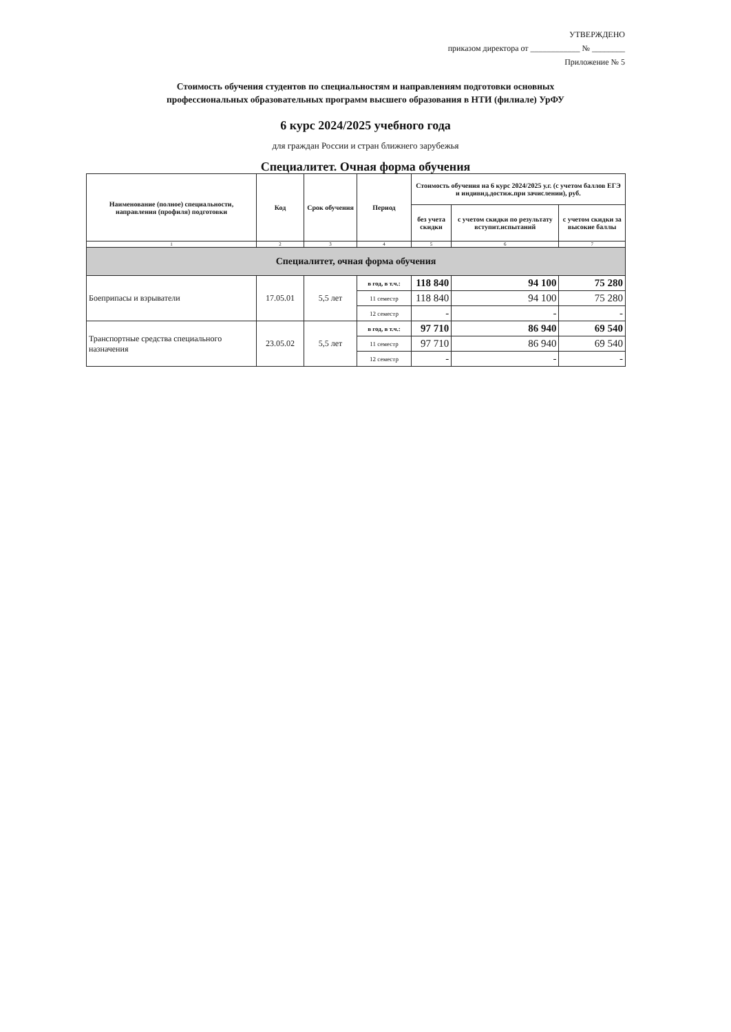УТВЕРЖДЕНО
приказом директора от ____________ № ________
Приложение № 5
Стоимость обучения студентов по специальностям и направлениям подготовки основных
профессиональных образовательных программ высшего образования в НТИ (филиале) УрФУ
6 курс 2024/2025 учебного года
для граждан России и стран ближнего зарубежья
Специалитет. Очная форма обучения
| Наименование (полное) специальности, направления (профиля) подготовки | Код | Срок обучения | Период | Стоимость обучения на 6 курс 2024/2025 у.г. (с учетом баллов ЕГЭ и индивид.достиж.при зачислении), руб. | | |
| --- | --- | --- | --- | --- | --- | --- |
| | | | | без учета скидки | с учетом скидки по результату вступит.испытаний | с учетом скидки за высокие баллы |
| 1 | 2 | 3 | 4 | 5 | 6 | 7 |
| Специалитет, очная форма обучения | | | | | | |
| Боеприпасы и взрыватели | 17.05.01 | 5,5 лет | в год, в т.ч.: | 118 840 | 94 100 | 75 280 |
| | | | 11 семестр | 118 840 | 94 100 | 75 280 |
| | | | 12 семестр | - | - | - |
| Транспортные средства специального назначения | 23.05.02 | 5,5 лет | в год, в т.ч.: | 97 710 | 86 940 | 69 540 |
| | | | 11 семестр | 97 710 | 86 940 | 69 540 |
| | | | 12 семестр | - | - | - |